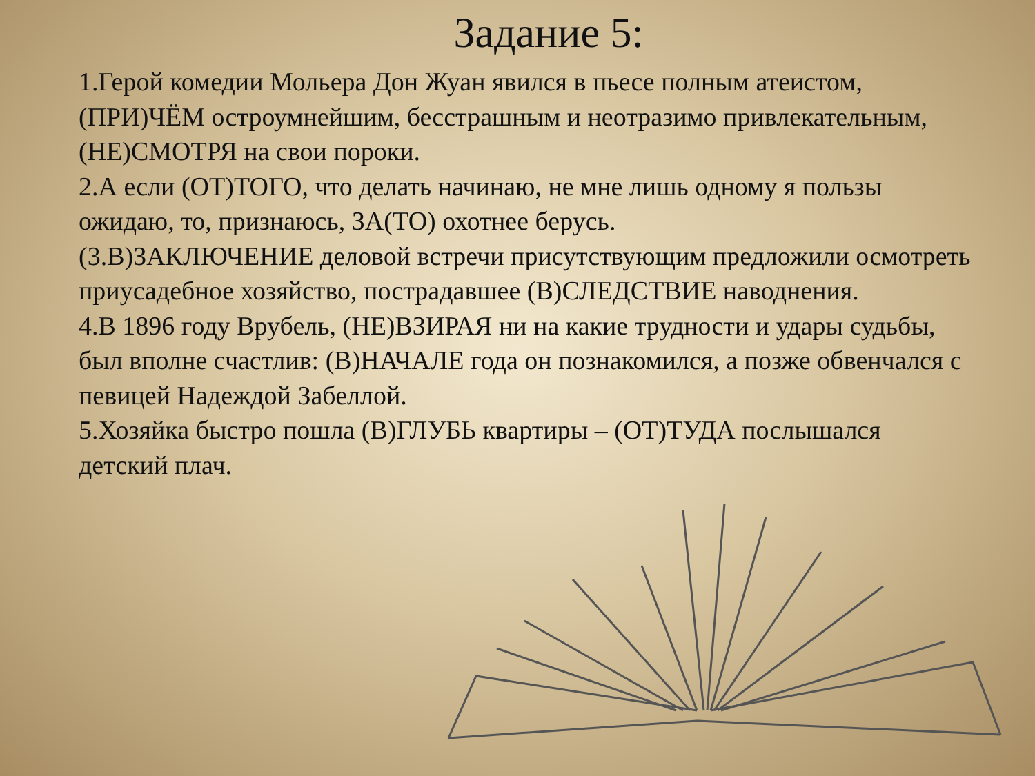Задание 5:
1.Герой комедии Мольера Дон Жуан явился в пьесе полным атеистом, (ПРИ)ЧЁМ остроумнейшим, бесстрашным и неотразимо привлекательным, (НЕ)СМОТРЯ на свои пороки.
2.А если (ОТ)ТОГО, что делать начинаю, не мне лишь одному я пользы ожидаю, то, признаюсь, ЗА(ТО) охотнее берусь.
(3.В)ЗАКЛЮЧЕНИЕ деловой встречи присутствующим предложили осмотреть приусадебное хозяйство, пострадавшее (В)СЛЕДСТВИЕ наводнения.
4.В 1896 году Врубель, (НЕ)ВЗИРАЯ ни на какие трудности и удары судьбы, был вполне счастлив: (В)НАЧАЛЕ года он познакомился, а позже обвенчался с певицей Надеждой Забеллой.
5.Хозяйка быстро пошла (В)ГЛУБЬ квартиры – (ОТ)ТУДА послышался детский плач.